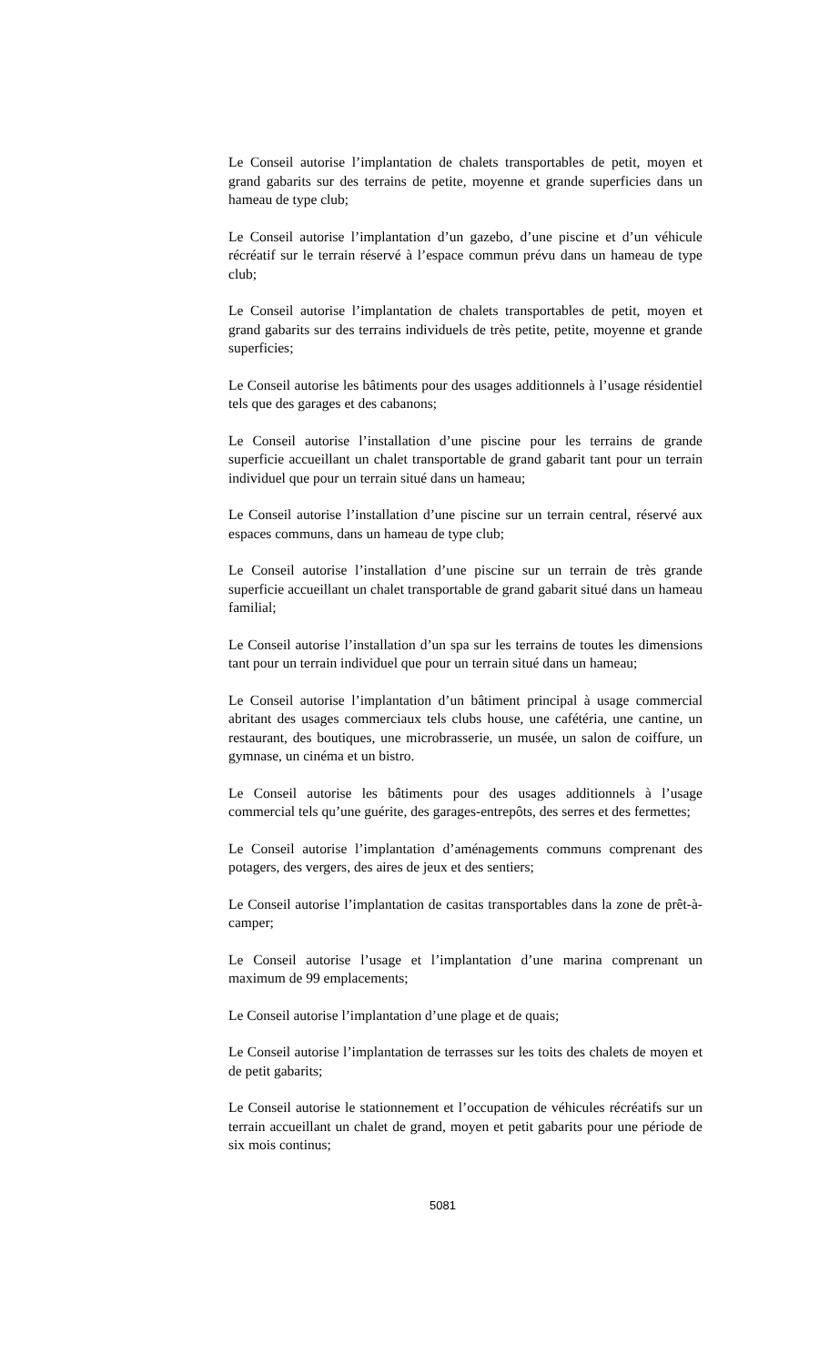Le Conseil autorise l’implantation de chalets transportables de petit, moyen et grand gabarits sur des terrains de petite, moyenne et grande superficies dans un hameau de type club;
Le Conseil autorise l’implantation d’un gazebo, d’une piscine et d’un véhicule récréatif sur le terrain réservé à l’espace commun prévu dans un hameau de type club;
Le Conseil autorise l’implantation de chalets transportables de petit, moyen et grand gabarits sur des terrains individuels de très petite, petite, moyenne et grande superficies;
Le Conseil autorise les bâtiments pour des usages additionnels à l’usage résidentiel tels que des garages et des cabanons;
Le Conseil autorise l’installation d’une piscine pour les terrains de grande superficie accueillant un chalet transportable de grand gabarit tant pour un terrain individuel que pour un terrain situé dans un hameau;
Le Conseil autorise l’installation d’une piscine sur un terrain central, réservé aux espaces communs, dans un hameau de type club;
Le Conseil autorise l’installation d’une piscine sur un terrain de très grande superficie accueillant un chalet transportable de grand gabarit situé dans un hameau familial;
Le Conseil autorise l’installation d’un spa sur les terrains de toutes les dimensions tant pour un terrain individuel que pour un terrain situé dans un hameau;
Le Conseil autorise l’implantation d’un bâtiment principal à usage commercial abritant des usages commerciaux tels clubs house, une cafétéria, une cantine, un restaurant, des boutiques, une microbrasserie, un musée, un salon de coiffure, un gymnase, un cinéma et un bistro.
Le Conseil autorise les bâtiments pour des usages additionnels à l’usage commercial tels qu’une guérite, des garages-entrepôts, des serres et des fermettes;
Le Conseil autorise l’implantation d’aménagements communs comprenant des potagers, des vergers, des aires de jeux et des sentiers;
Le Conseil autorise l’implantation de casitas transportables dans la zone de prêt-à-camper;
Le Conseil autorise l’usage et l’implantation d’une marina comprenant un maximum de 99 emplacements;
Le Conseil autorise l’implantation d’une plage et de quais;
Le Conseil autorise l’implantation de terrasses sur les toits des chalets de moyen et de petit gabarits;
Le Conseil autorise le stationnement et l’occupation de véhicules récréatifs sur un terrain accueillant un chalet de grand, moyen et petit gabarits pour une période de six mois continus;
5081